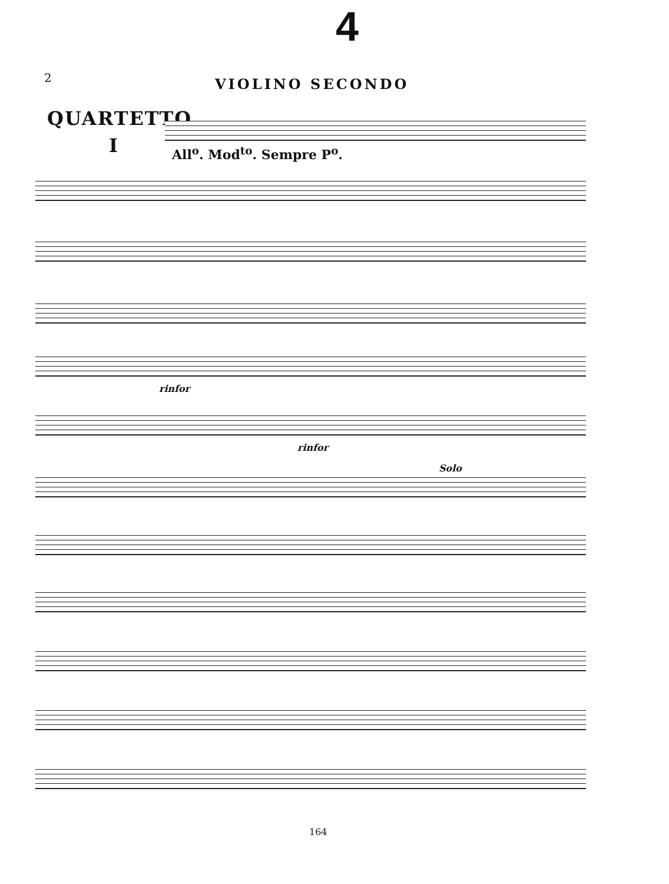4
2 VIOLINO SECONDO
QUARTETTO
I All<sup>o</sup>. Mod<sup>to</sup>. Sempre P<sup>o</sup>.
rinfor
rinfor
Solo
164